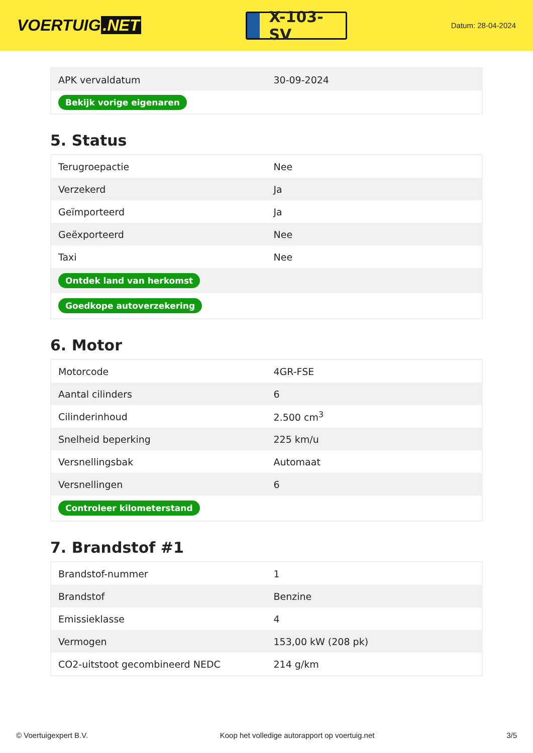VOERTUIG.NET
X-103-SV
Datum: 28-04-2024
| APK vervaldatum | 30-09-2024 |
| Bekijk vorige eigenaren | |
5. Status
| Terugroepactie | Nee |
| Verzekerd | Ja |
| Geïmporteerd | Ja |
| Geëxporteerd | Nee |
| Taxi | Nee |
| Ontdek land van herkomst | |
| Goedkope autoverzekering | |
6. Motor
| Motorcode | 4GR-FSE |
| Aantal cilinders | 6 |
| Cilinderinhoud | 2.500 cm<sup>3</sup> |
| Snelheid beperking | 225 km/u |
| Versnellingsbak | Automaat |
| Versnellingen | 6 |
| Controleer kilometerstand | |
7. Brandstof #1
| Brandstof-nummer | 1 |
| Brandstof | Benzine |
| Emissieklasse | 4 |
| Vermogen | 153,00 kW (208 pk) |
| CO2-uitstoot gecombineerd NEDC | 214 g/km |
© Voertuigexpert B.V. Koop het volledige autorapport op voertuig.net 3/5